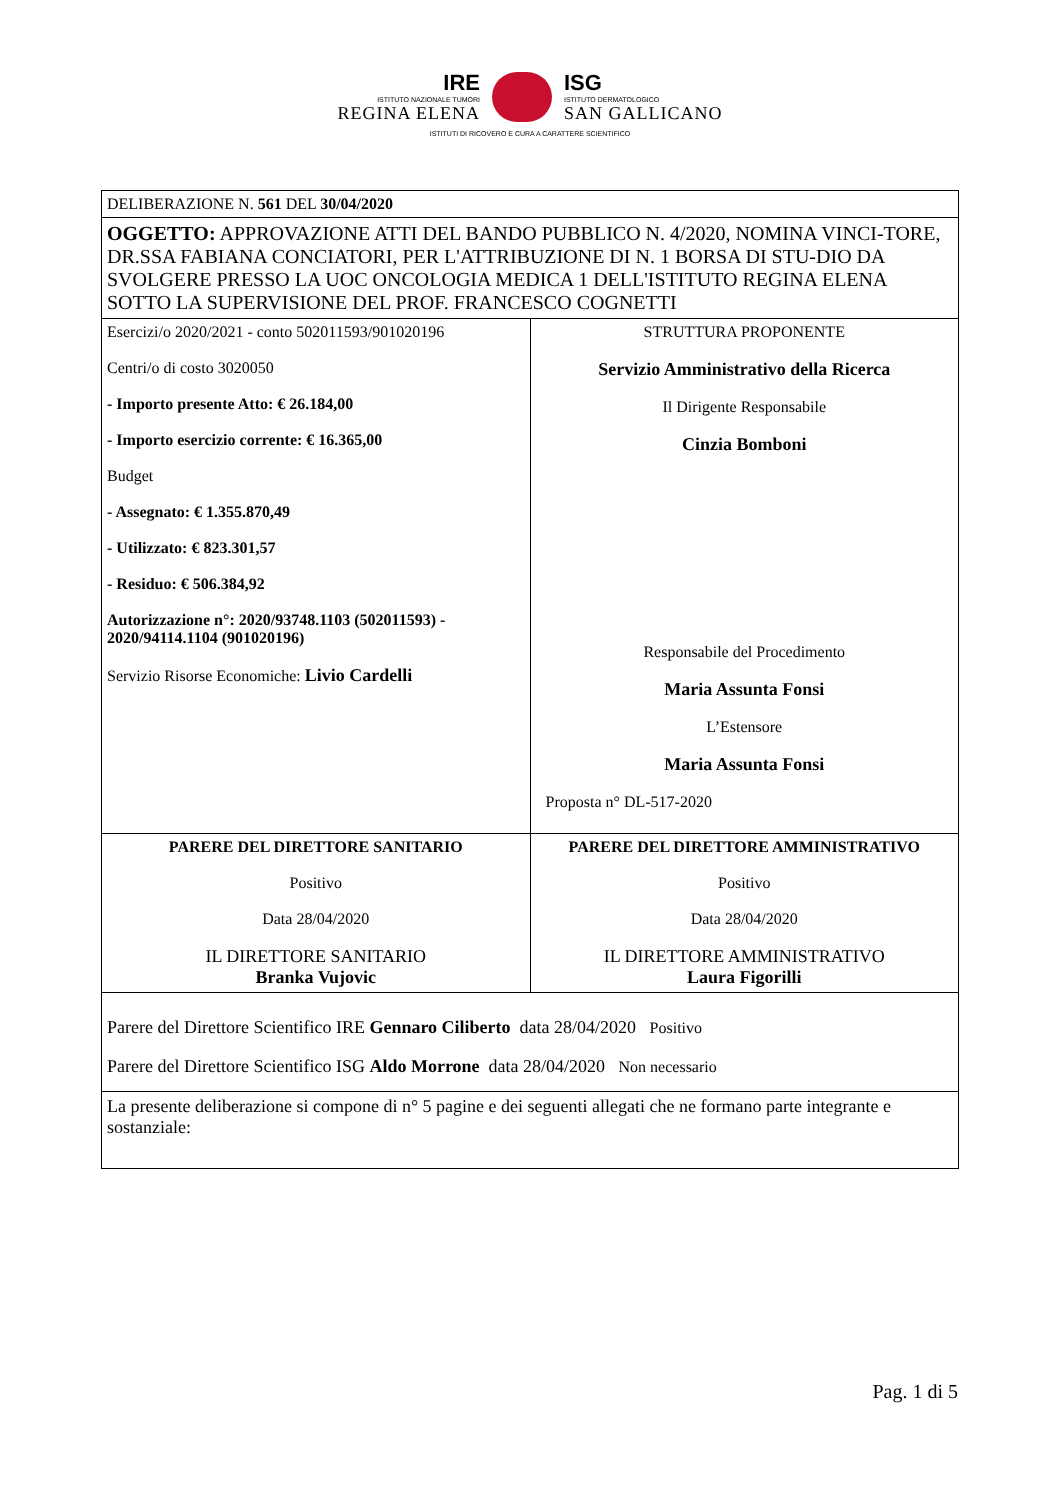IRE
ISTITUTO NAZIONALE TUMORI
REGINA ELENA
ISG
ISTITUTO DERMATOLOGICO
SAN GALLICANO
ISTITUTI DI RICOVERO E CURA A CARATTERE SCIENTIFICO
| DELIBERAZIONE N. 561 DEL 30/04/2020 | |
| OGGETTO: APPROVAZIONE ATTI DEL BANDO PUBBLICO N. 4/2020, NOMINA VINCI-TORE, DR.SSA FABIANA CONCIATORI, PER L'ATTRIBUZIONE DI N. 1 BORSA DI STU-DIO DA SVOLGERE PRESSO LA UOC ONCOLOGIA MEDICA 1 DELL'ISTITUTO REGINA ELENA SOTTO LA SUPERVISIONE DEL PROF. FRANCESCO COGNETTI | |
| Esercizi/o 2020/2021 - conto 502011593/901020196 Centri/o di costo 3020050 - Importo presente Atto: € 26.184,00 - Importo esercizio corrente: € 16.365,00 Budget - Assegnato: € 1.355.870,49 - Utilizzato: € 823.301,57 - Residuo: € 506.384,92 Autorizzazione n°: 2020/93748.1103 (502011593) - 2020/94114.1104 (901020196) Servizio Risorse Economiche: Livio Cardelli | STRUTTURA PROPONENTE Servizio Amministrativo della Ricerca Il Dirigente Responsabile Cinzia Bomboni Responsabile del Procedimento Maria Assunta Fonsi L’Estensore Maria Assunta Fonsi Proposta n° DL-517-2020 |
| PARERE DEL DIRETTORE SANITARIO Positivo Data 28/04/2020 IL DIRETTORE SANITARIO Branka Vujovic | PARERE DEL DIRETTORE AMMINISTRATIVO Positivo Data 28/04/2020 IL DIRETTORE AMMINISTRATIVO Laura Figorilli |
| Parere del Direttore Scientifico IRE Gennaro Ciliberto data 28/04/2020 Positivo Parere del Direttore Scientifico ISG Aldo Morrone data 28/04/2020 Non necessario | |
| La presente deliberazione si compone di n° 5 pagine e dei seguenti allegati che ne formano parte integrante e sostanziale: | |
Pag. 1 di 5